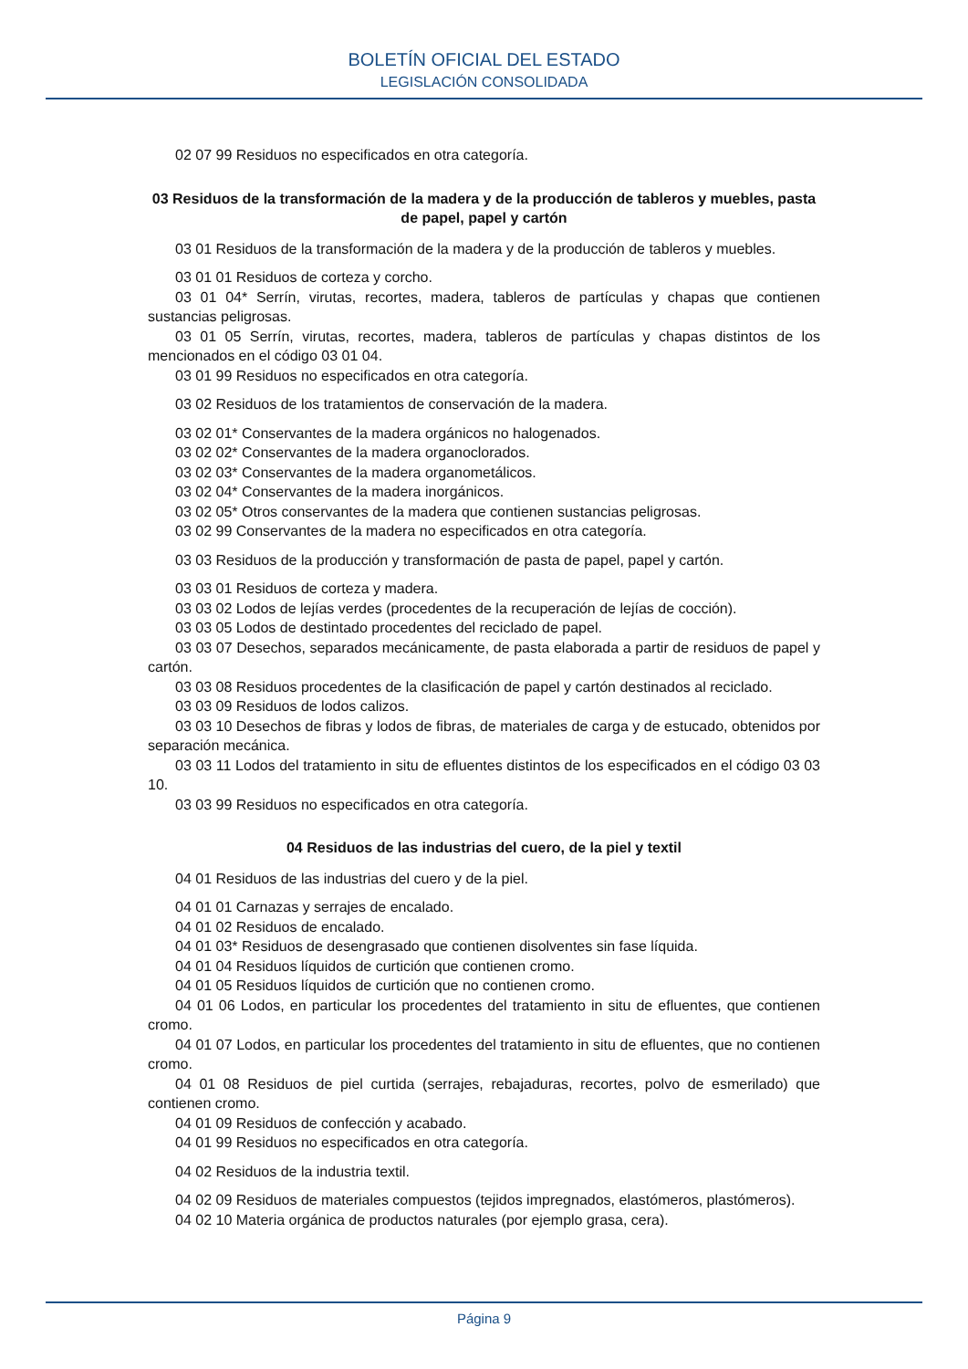BOLETÍN OFICIAL DEL ESTADO
LEGISLACIÓN CONSOLIDADA
02 07 99 Residuos no especificados en otra categoría.
03 Residuos de la transformación de la madera y de la producción de tableros y muebles, pasta de papel, papel y cartón
03 01 Residuos de la transformación de la madera y de la producción de tableros y muebles.
03 01 01 Residuos de corteza y corcho.
03 01 04* Serrín, virutas, recortes, madera, tableros de partículas y chapas que contienen sustancias peligrosas.
03 01 05 Serrín, virutas, recortes, madera, tableros de partículas y chapas distintos de los mencionados en el código 03 01 04.
03 01 99 Residuos no especificados en otra categoría.
03 02 Residuos de los tratamientos de conservación de la madera.
03 02 01* Conservantes de la madera orgánicos no halogenados.
03 02 02* Conservantes de la madera organoclorados.
03 02 03* Conservantes de la madera organometálicos.
03 02 04* Conservantes de la madera inorgánicos.
03 02 05* Otros conservantes de la madera que contienen sustancias peligrosas.
03 02 99 Conservantes de la madera no especificados en otra categoría.
03 03 Residuos de la producción y transformación de pasta de papel, papel y cartón.
03 03 01 Residuos de corteza y madera.
03 03 02 Lodos de lejías verdes (procedentes de la recuperación de lejías de cocción).
03 03 05 Lodos de destintado procedentes del reciclado de papel.
03 03 07 Desechos, separados mecánicamente, de pasta elaborada a partir de residuos de papel y cartón.
03 03 08 Residuos procedentes de la clasificación de papel y cartón destinados al reciclado.
03 03 09 Residuos de lodos calizos.
03 03 10 Desechos de fibras y lodos de fibras, de materiales de carga y de estucado, obtenidos por separación mecánica.
03 03 11 Lodos del tratamiento in situ de efluentes distintos de los especificados en el código 03 03 10.
03 03 99 Residuos no especificados en otra categoría.
04 Residuos de las industrias del cuero, de la piel y textil
04 01 Residuos de las industrias del cuero y de la piel.
04 01 01 Carnazas y serrajes de encalado.
04 01 02 Residuos de encalado.
04 01 03* Residuos de desengrasado que contienen disolventes sin fase líquida.
04 01 04 Residuos líquidos de curtición que contienen cromo.
04 01 05 Residuos líquidos de curtición que no contienen cromo.
04 01 06 Lodos, en particular los procedentes del tratamiento in situ de efluentes, que contienen cromo.
04 01 07 Lodos, en particular los procedentes del tratamiento in situ de efluentes, que no contienen cromo.
04 01 08 Residuos de piel curtida (serrajes, rebajaduras, recortes, polvo de esmerilado) que contienen cromo.
04 01 09 Residuos de confección y acabado.
04 01 99 Residuos no especificados en otra categoría.
04 02 Residuos de la industria textil.
04 02 09 Residuos de materiales compuestos (tejidos impregnados, elastómeros, plastómeros).
04 02 10 Materia orgánica de productos naturales (por ejemplo grasa, cera).
Página 9